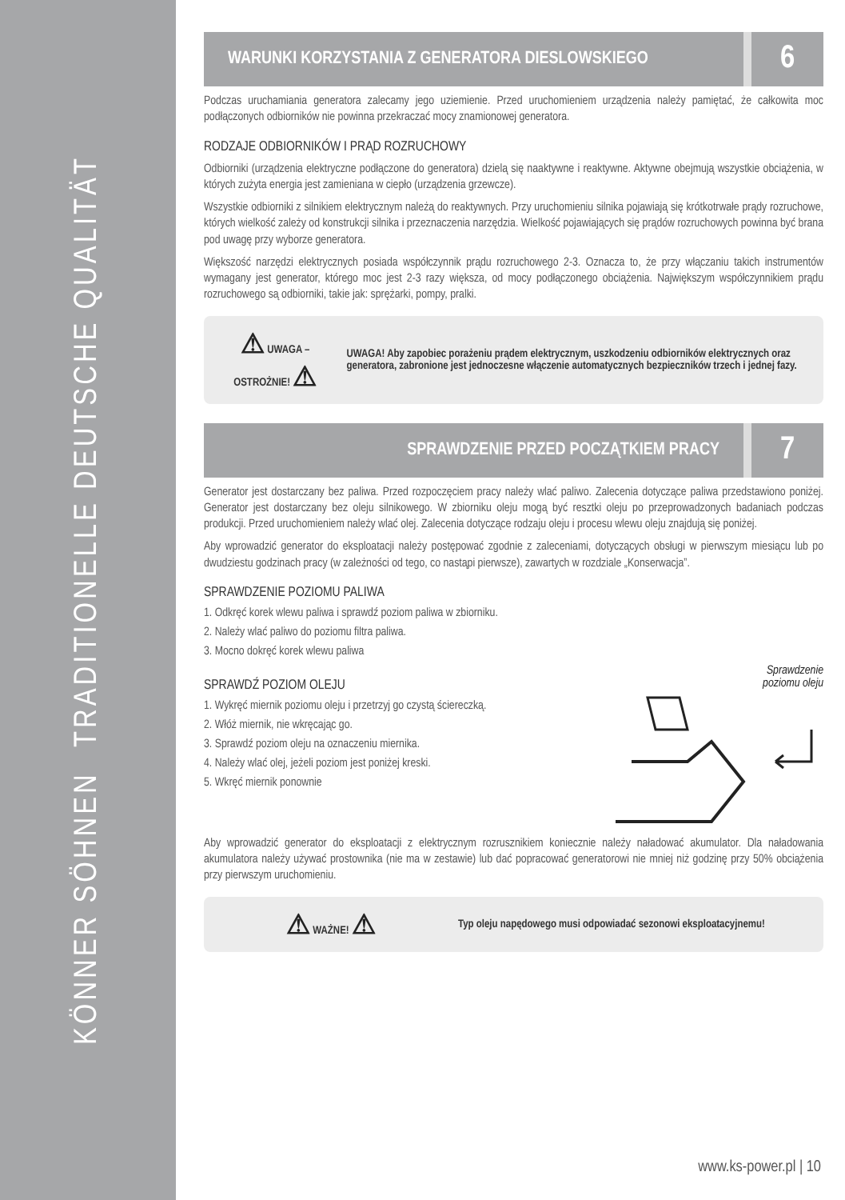KÖNNER SÖHNEN TRADITIONELLE DEUTSCHE QUALITÄT
WARUNKI KORZYSTANIA Z GENERATORA DIESLOWSKIEGO
6
Podczas uruchamiania generatora zalecamy jego uziemienie. Przed uruchomieniem urządzenia należy pamiętać, że całkowita moc podłączonych odbiorników nie powinna przekraczać mocy znamionowej generatora.
RODZAJE ODBIORNIKÓW I PRĄD ROZRUCHOWY
Odbiorniki (urządzenia elektryczne podłączone do generatora) dzielą się naaktywne i reaktywne. Aktywne obejmują wszystkie obciążenia, w których zużyta energia jest zamieniana w ciepło (urządzenia grzewcze).
Wszystkie odbiorniki z silnikiem elektrycznym należą do reaktywnych. Przy uruchomieniu silnika pojawiają się krótkotrwałe prądy rozruchowe, których wielkość zależy od konstrukcji silnika i przeznaczenia narzędzia. Wielkość pojawiających się prądów rozruchowych powinna być brana pod uwagę przy wyborze generatora.
Większość narzędzi elektrycznych posiada współczynnik prądu rozruchowego 2-3. Oznacza to, że przy włączaniu takich instrumentów wymagany jest generator, którego moc jest 2-3 razy większa, od mocy podłączonego obciążenia. Największym współczynnikiem prądu rozruchowego są odbiorniki, takie jak: sprężarki, pompy, pralki.
⚠ UWAGA – OSTROŻNIE! ⚠
UWAGA! Aby zapobiec porażeniu prądem elektrycznym, uszkodzeniu odbiorników elektrycznych oraz generatora, zabronione jest jednoczesne włączenie automatycznych bezpieczników trzech i jednej fazy.
SPRAWDZENIE PRZED POCZĄTKIEM PRACY
7
Generator jest dostarczany bez paliwa. Przed rozpoczęciem pracy należy wlać paliwo. Zalecenia dotyczące paliwa przedstawiono poniżej. Generator jest dostarczany bez oleju silnikowego. W zbiorniku oleju mogą być resztki oleju po przeprowadzonych badaniach podczas produkcji. Przed uruchomieniem należy wlać olej. Zalecenia dotyczące rodzaju oleju i procesu wlewu oleju znajdują się poniżej.
Aby wprowadzić generator do eksploatacji należy postępować zgodnie z zaleceniami, dotyczących obsługi w pierwszym miesiącu lub po dwudziestu godzinach pracy (w zależności od tego, co nastąpi pierwsze), zawartych w rozdziale „Konserwacja”.
SPRAWDZENIE POZIOMU PALIWA
1. Odkręć korek wlewu paliwa i sprawdź poziom paliwa w zbiorniku.
2. Należy wlać paliwo do poziomu filtra paliwa.
3. Mocno dokręć korek wlewu paliwa
SPRAWDŹ POZIOM OLEJU
1. Wykręć miernik poziomu oleju i przetrzyj go czystą ściereczką.
2. Włóż miernik, nie wkręcając go.
3. Sprawdź poziom oleju na oznaczeniu miernika.
4. Należy wlać olej, jeżeli poziom jest poniżej kreski.
5. Wkręć miernik ponownie
Sprawdzenie
poziomu oleju
Aby wprowadzić generator do eksploatacji z elektrycznym rozrusznikiem koniecznie należy naładować akumulator. Dla naładowania akumulatora należy używać prostownika (nie ma w zestawie) lub dać popracować generatorowi nie mniej niż godzinę przy 50% obciążenia przy pierwszym uruchomieniu.
⚠ WAŻNE! ⚠
Typ oleju napędowego musi odpowiadać sezonowi eksploatacyjnemu!
www.ks-power.pl | 10